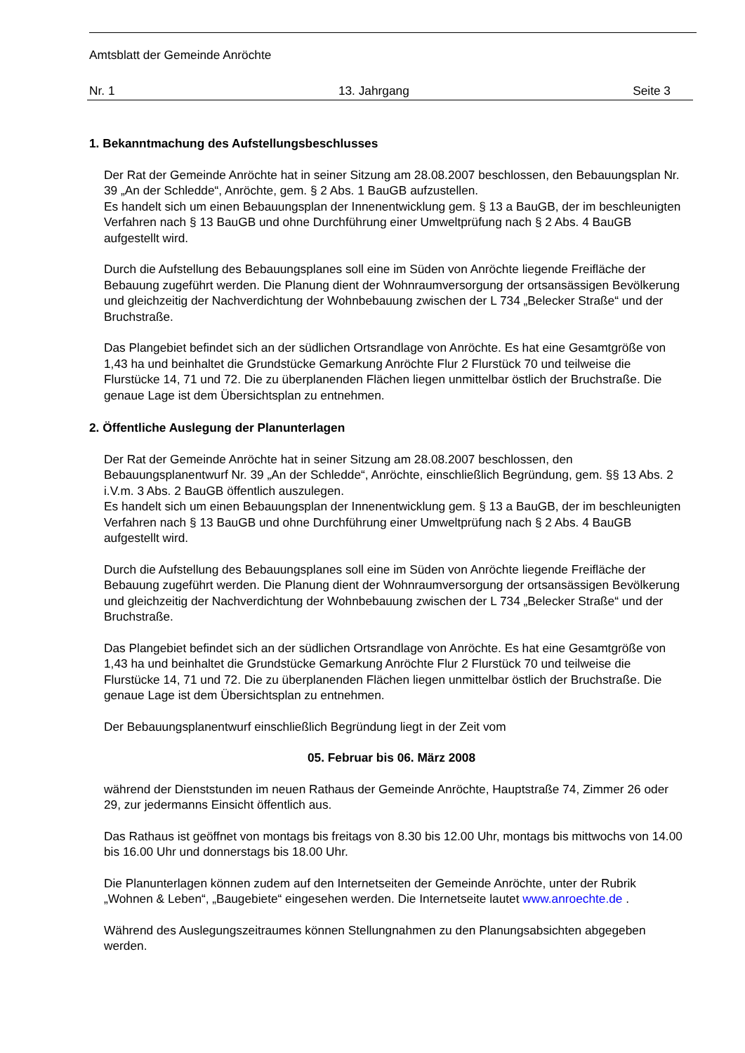Amtsblatt der Gemeinde Anröchte
Nr. 1 13. Jahrgang Seite 3
1. Bekanntmachung des Aufstellungsbeschlusses
Der Rat der Gemeinde Anröchte hat in seiner Sitzung am 28.08.2007 beschlossen, den Bebauungsplan Nr. 39 „An der Schledde“, Anröchte, gem. § 2 Abs. 1 BauGB aufzustellen.
Es handelt sich um einen Bebauungsplan der Innenentwicklung gem. § 13 a BauGB, der im beschleunigten Verfahren nach § 13 BauGB und ohne Durchführung einer Umweltprüfung nach § 2 Abs. 4 BauGB aufgestellt wird.
Durch die Aufstellung des Bebauungsplanes soll eine im Süden von Anröchte liegende Freifläche der Bebauung zugeführt werden. Die Planung dient der Wohnraumversorgung der ortsansässigen Bevölkerung und gleichzeitig der Nachverdichtung der Wohnbebauung zwischen der L 734 „Belecker Straße“ und der Bruchstraße.
Das Plangebiet befindet sich an der südlichen Ortsrandlage von Anröchte. Es hat eine Gesamtgröße von 1,43 ha und beinhaltet die Grundstücke Gemarkung Anröchte Flur 2 Flurstück 70 und teilweise die Flurstücke 14, 71 und 72. Die zu überplanenden Flächen liegen unmittelbar östlich der Bruchstraße. Die genaue Lage ist dem Übersichtsplan zu entnehmen.
2. Öffentliche Auslegung der Planunterlagen
Der Rat der Gemeinde Anröchte hat in seiner Sitzung am 28.08.2007 beschlossen, den Bebauungsplanentwurf Nr. 39 „An der Schledde“, Anröchte, einschließlich Begründung, gem. §§ 13 Abs. 2 i.V.m. 3 Abs. 2 BauGB öffentlich auszulegen.
Es handelt sich um einen Bebauungsplan der Innenentwicklung gem. § 13 a BauGB, der im beschleunigten Verfahren nach § 13 BauGB und ohne Durchführung einer Umweltprüfung nach § 2 Abs. 4 BauGB aufgestellt wird.
Durch die Aufstellung des Bebauungsplanes soll eine im Süden von Anröchte liegende Freifläche der Bebauung zugeführt werden. Die Planung dient der Wohnraumversorgung der ortsansässigen Bevölkerung und gleichzeitig der Nachverdichtung der Wohnbebauung zwischen der L 734 „Belecker Straße“ und der Bruchstraße.
Das Plangebiet befindet sich an der südlichen Ortsrandlage von Anröchte. Es hat eine Gesamtgröße von 1,43 ha und beinhaltet die Grundstücke Gemarkung Anröchte Flur 2 Flurstück 70 und teilweise die Flurstücke 14, 71 und 72. Die zu überplanenden Flächen liegen unmittelbar östlich der Bruchstraße. Die genaue Lage ist dem Übersichtsplan zu entnehmen.
Der Bebauungsplanentwurf einschließlich Begründung liegt in der Zeit vom
05. Februar bis 06. März 2008
während der Dienststunden im neuen Rathaus der Gemeinde Anröchte, Hauptstraße 74, Zimmer 26 oder 29, zur jedermanns Einsicht öffentlich aus.
Das Rathaus ist geöffnet von montags bis freitags von 8.30 bis 12.00 Uhr, montags bis mittwochs von 14.00 bis 16.00 Uhr und donnerstags bis 18.00 Uhr.
Die Planunterlagen können zudem auf den Internetseiten der Gemeinde Anröchte, unter der Rubrik „Wohnen & Leben“, „Baugebiete“ eingesehen werden. Die Internetseite lautet www.anroechte.de .
Während des Auslegungszeitraumes können Stellungnahmen zu den Planungsabsichten abgegeben werden.